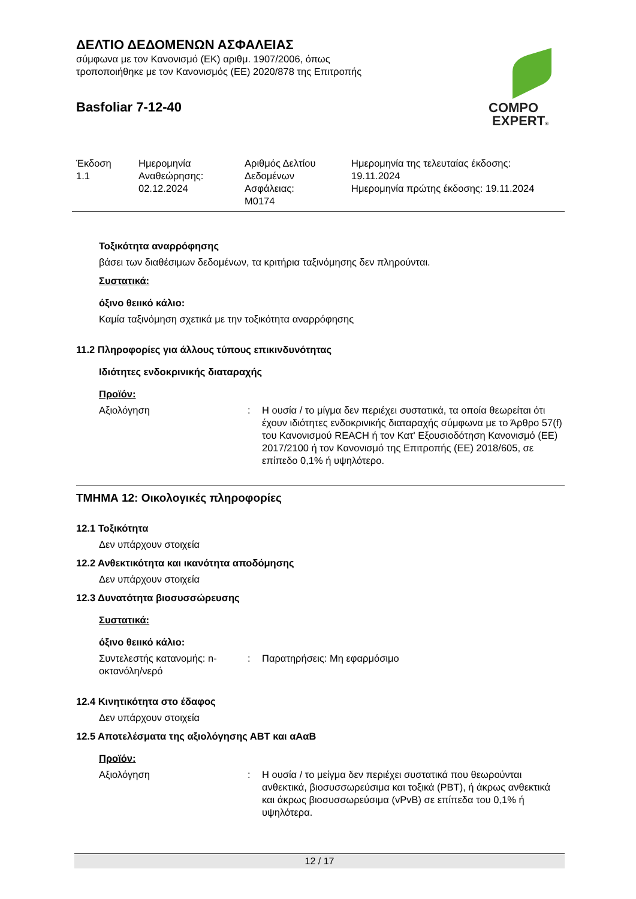ΔΕΛΤΙΟ ΔΕΔΟΜΕΝΩΝ ΑΣΦΑΛΕΙΑΣ
σύμφωνα με τον Κανονισμό (ΕΚ) αριθμ. 1907/2006, όπως
τροποποιήθηκε με τον Κανονισμός (ΕΕ) 2020/878 της Επιτροπής
Basfoliar 7-12-40
COMPO
EXPERT®
| Έκδοση 1.1 | Ημερομηνία Αναθεώρησης: 02.12.2024 | Αριθμός Δελτίου Δεδομένων Ασφάλειας: M0174 | Ημερομηνία της τελευταίας έκδοσης: 19.11.2024 Ημερομηνία πρώτης έκδοσης: 19.11.2024 |
Τοξικότητα αναρρόφησης
βάσει των διαθέσιμων δεδομένων, τα κριτήρια ταξινόμησης δεν πληρούνται.
Συστατικά:
όξινο θειικό κάλιο:
Καμία ταξινόμηση σχετικά με την τοξικότητα αναρρόφησης
11.2 Πληροφορίες για άλλους τύπους επικινδυνότητας
Ιδιότητες ενδοκρινικής διαταραχής
Προϊόν:
Αξιολόγηση : Η ουσία / το μίγμα δεν περιέχει συστατικά, τα οποία θεωρείται ότι έχουν ιδιότητες ενδοκρινικής διαταραχής σύμφωνα με το Άρθρο 57(f) του Κανονισμού REACH ή τον Κατ' Εξουσιοδότηση Κανονισμό (ΕΕ) 2017/2100 ή τον Κανονισμό της Επιτροπής (ΕΕ) 2018/605, σε επίπεδο 0,1% ή υψηλότερο.
ΤΜΗΜΑ 12: Οικολογικές πληροφορίες
12.1 Τοξικότητα
Δεν υπάρχουν στοιχεία
12.2 Ανθεκτικότητα και ικανότητα αποδόμησης
Δεν υπάρχουν στοιχεία
12.3 Δυνατότητα βιοσυσσώρευσης
Συστατικά:
όξινο θειικό κάλιο:
Συντελεστής κατανομής: n-οκτανόλη/νερό
: Παρατηρήσεις: Μη εφαρμόσιμο
12.4 Κινητικότητα στο έδαφος
Δεν υπάρχουν στοιχεία
12.5 Αποτελέσματα της αξιολόγησης ΑΒΤ και αΑαΒ
Προϊόν:
Αξιολόγηση : Η ουσία / το μείγμα δεν περιέχει συστατικά που θεωρούνται ανθεκτικά, βιοσυσσωρεύσιμα και τοξικά (PBT), ή άκρως ανθεκτικά και άκρως βιοσυσσωρεύσιμα (vPvB) σε επίπεδα του 0,1% ή υψηλότερα.
12 / 17